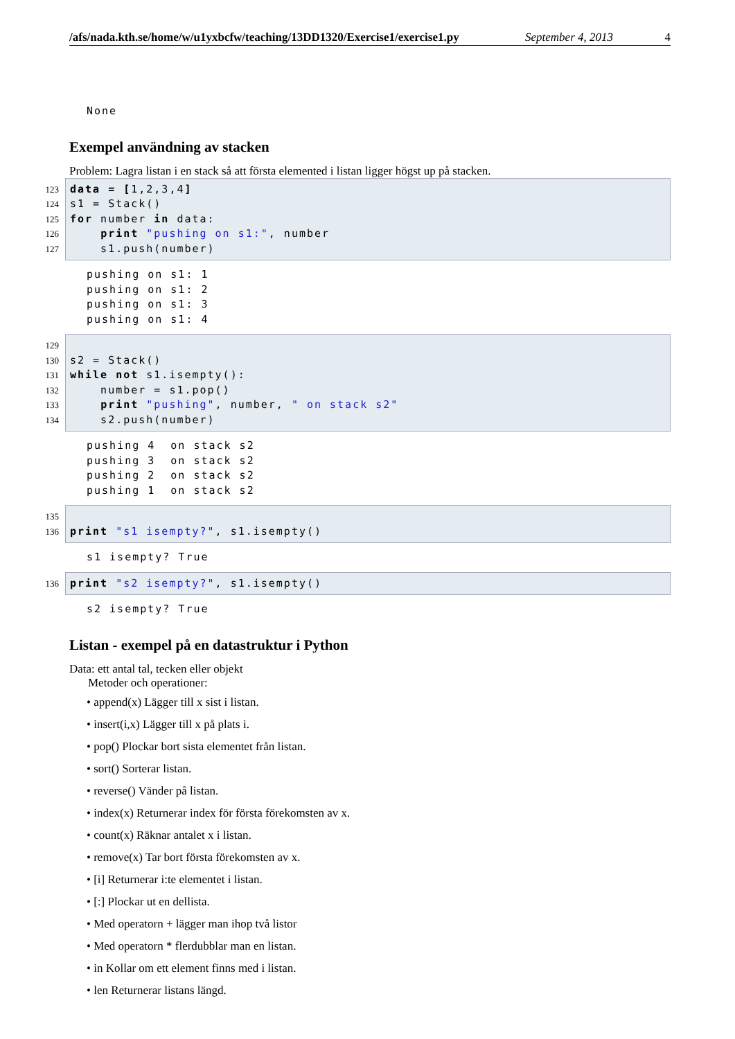/afs/nada.kth.se/home/w/u1yxbcfw/teaching/13DD1320/Exercise1/exercise1.py September 4, 2013 4
None
Exempel användning av stacken
Problem: Lagra listan i en stack så att första elemented i listan ligger högst up på stacken.
123 data = [1,2,3,4]
124s1 = Stack()
125 for number in data:
126    print "pushing on s1:", number
127    s1.push(number)
pushing on s1: 1
pushing on s1: 2
pushing on s1: 3
pushing on s1: 4
129
130s2 = Stack()
131 while not s1.isempty():
132    number = s1.pop()
133    print "pushing", number, " on stack s2"
134    s2.push(number)
pushing 4  on stack s2
pushing 3  on stack s2
pushing 2  on stack s2
pushing 1  on stack s2
135
136 print "s1 isempty?", s1.isempty()
s1 isempty? True
136 print "s2 isempty?", s1.isempty()
s2 isempty? True
Listan - exempel på en datastruktur i Python
Data: ett antal tal, tecken eller objekt
Metoder och operationer:
• append(x) Lägger till x sist i listan.
• insert(i,x) Lägger till x på plats i.
• pop() Plockar bort sista elementet från listan.
• sort() Sorterar listan.
• reverse() Vänder på listan.
• index(x) Returnerar index för första förekomsten av x.
• count(x) Räknar antalet x i listan.
• remove(x) Tar bort första förekomsten av x.
• [i] Returnerar i:te elementet i listan.
• [:] Plockar ut en dellista.
• Med operatorn + lägger man ihop två listor
• Med operatorn * flerdubblar man en listan.
• in Kollar om ett element finns med i listan.
• len Returnerar listans längd.